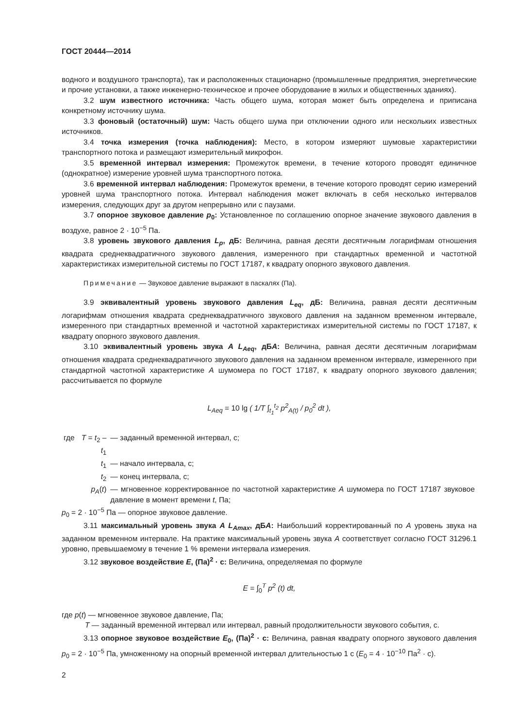ГОСТ 20444—2014
водного и воздушного транспорта), так и расположенных стационарно (промышленные предприятия, энергетические и прочие установки, а также инженерно-техническое и прочее оборудование в жилых и общественных зданиях).
3.2 шум известного источника: Часть общего шума, которая может быть определена и приписана конкретному источнику шума.
3.3 фоновый (остаточный) шум: Часть общего шума при отключении одного или нескольких известных источников.
3.4 точка измерения (точка наблюдения): Место, в котором измеряют шумовые характеристики транспортного потока и размещают измерительный микрофон.
3.5 временной интервал измерения: Промежуток времени, в течение которого проводят единичное (однократное) измерение уровней шума транспортного потока.
3.6 временной интервал наблюдения: Промежуток времени, в течение которого проводят серию измерений уровней шума транспортного потока. Интервал наблюдения может включать в себя несколько интервалов измерения, следующих друг за другом непрерывно или с паузами.
3.7 опорное звуковое давление p<sub>0</sub>: Установленное по соглашению опорное значение звукового давления в воздухе, равное 2 · 10<sup>−5</sup> Па.
3.8 уровень звукового давления L<sub>p</sub>, дБ: Величина, равная десяти десятичным логарифмам отношения квадрата среднеквадратичного звукового давления, измеренного при стандартных временной и частотной характеристиках измерительной системы по ГОСТ 17187, к квадрату опорного звукового давления.
Примечание — Звуковое давление выражают в паскалях (Па).
3.9 эквивалентный уровень звукового давления L<sub>eq</sub>, дБ: Величина, равная десяти десятичным логарифмам отношения квадрата среднеквадратичного звукового давления на заданном временном интервале, измеренного при стандартных временной и частотной характеристиках измерительной системы по ГОСТ 17187, к квадрату опорного звукового давления.
3.10 эквивалентный уровень звука A L<sub>Aeq</sub>, дБA: Величина, равная десяти десятичным логарифмам отношения квадрата среднеквадратичного звукового давления на заданном временном интервале, измеренного при стандартной частотной характеристике A шумомера по ГОСТ 17187, к квадрату опорного звукового давления; рассчитывается по формуле
L<sub>Aeq</sub> = 10 lg ( 1/T ∫<sub>t<sub>1</sub></sub><sup>t<sub>2</sub></sup> p<sup>2</sup><sub>A(t)</sub> / p<sub>0</sub><sup>2</sup> dt ),
| где | T = t<sub>2</sub> – t<sub>1</sub> | — заданный временной интервал, с; |
| | t<sub>1</sub> | — начало интервала, с; |
| | t<sub>2</sub> | — конец интервала, с; |
| | p<sub>A</sub> ( t ) | — мгновенное корректированное по частотной характеристике A шумомера по ГОСТ 17187 звуковое давление в момент времени t , Па; |
p<sub>0</sub> = 2 · 10<sup>−5</sup> Па — опорное звуковое давление.
3.11 максимальный уровень звука A L<sub>Amax</sub>, дБA: Наибольший корректированный по A уровень звука на заданном временном интервале. На практике максимальный уровень звука A соответствует согласно ГОСТ 31296.1 уровню, превышаемому в течение 1 % времени интервала измерения.
3.12 звуковое воздействие E, (Па)<sup>2</sup> · с: Величина, определяемая по формуле
E = ∫<sub>0</sub><sup>T</sup> p<sup>2</sup> (t) dt,
где p(t) — мгновенное звуковое давление, Па;
T — заданный временной интервал или интервал, равный продолжительности звукового события, с.
3.13 опорное звуковое воздействие E<sub>0</sub>, (Па)<sup>2</sup> · с: Величина, равная квадрату опорного звукового давления p<sub>0</sub> = 2 · 10<sup>−5</sup> Па, умноженному на опорный временной интервал длительностью 1 с (E<sub>0</sub> = 4 · 10<sup>−10</sup> Па<sup>2</sup> · с).
2